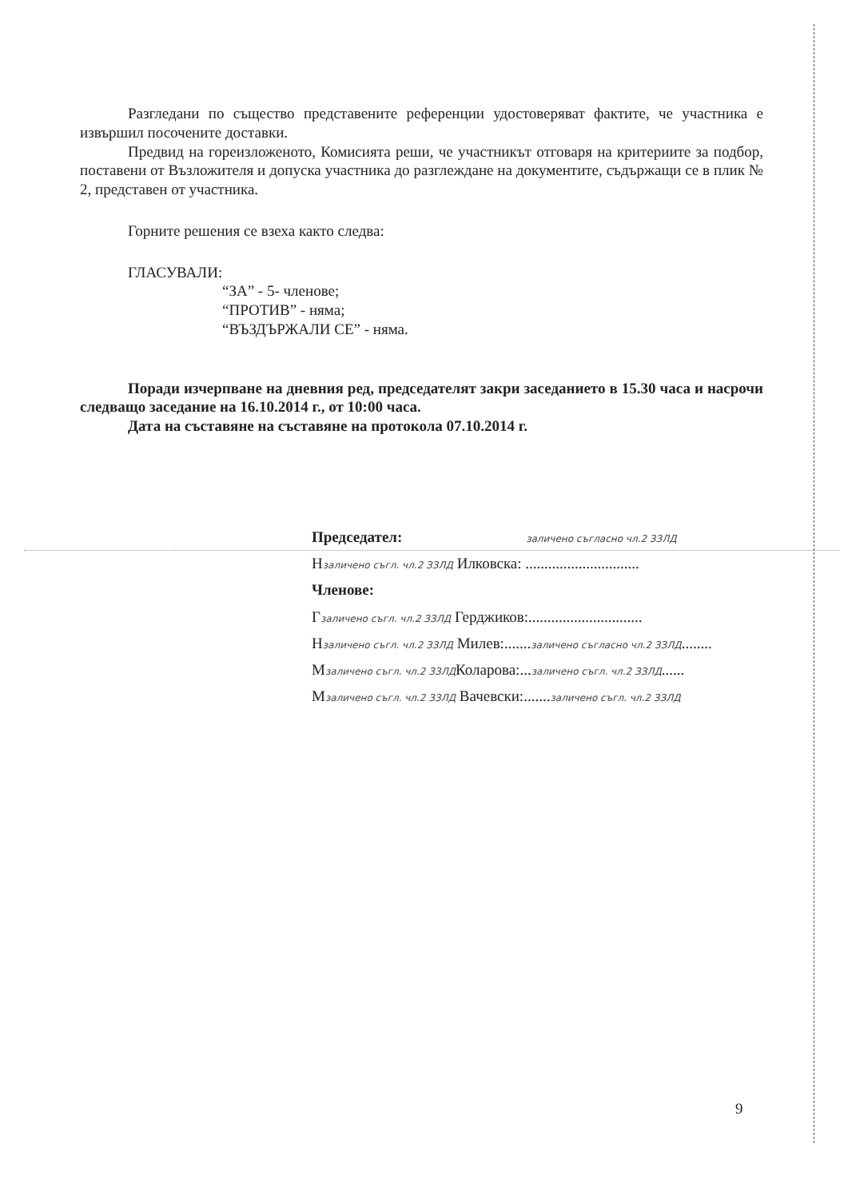Разгледани по същество представените референции удостоверяват фактите, че участника е извършил посочените доставки.
Предвид на гореизложеното, Комисията реши, че участникът отговаря на критериите за подбор, поставени от Възложителя и допуска участника до разглеждане на документите, съдържащи се в плик № 2, представен от участника.
Горните решения се взеха както следва:
ГЛАСУВАЛИ:
“ЗА” - 5- членове;
“ПРОТИВ” - няма;
“ВЪЗДЪРЖАЛИ СЕ” - няма.
Поради изчерпване на дневния ред, председателят закри заседанието в 15.30 часа и насрочи следващо заседание на 16.10.2014 г., от 10:00 часа.
Дата на съставяне на съставяне на протокола 07.10.2014 г.
Председател: заличено съгласно чл.2 ЗЗЛД
Нзаличено съгл. чл.2 ЗЗЛД Илковска: ..............................
Членове:
Гзаличено съгл. чл.2 ЗЗЛД Герджиков:..............................
Нзаличено съгл. чл.2 ЗЗЛД Милев:.......заличено съгласно чл.2 ЗЗЛД........
Мзаличено съгл. чл.2 ЗЗЛДКоларова:...заличено съгл. чл.2 ЗЗЛД......
Мзаличено съгл. чл.2 ЗЗЛД Вачевски:.......заличено съгл. чл.2 ЗЗЛД
9